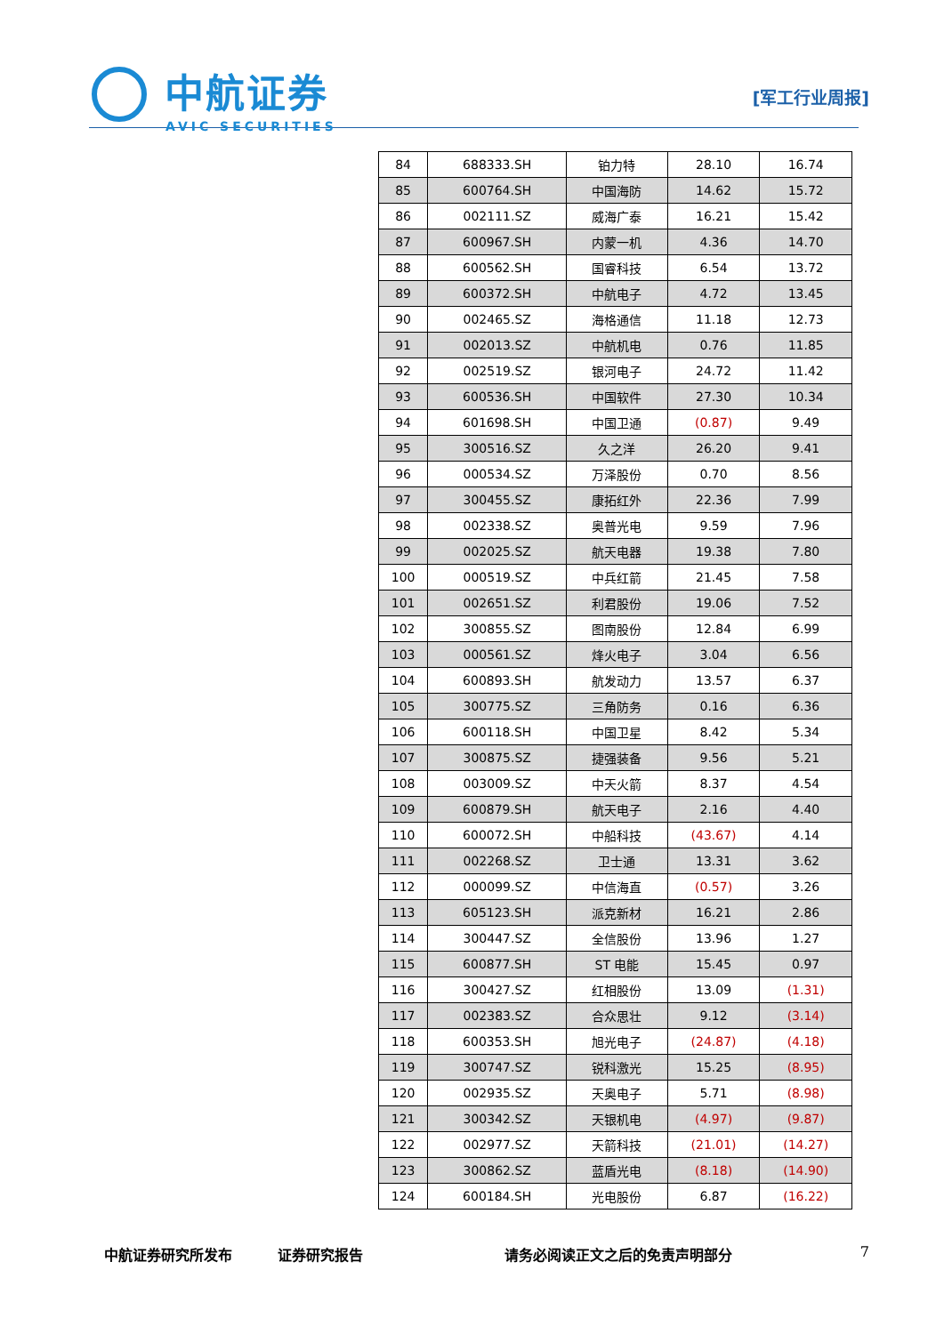中航证券
AVIC SECURITIES
[军工行业周报]
| 84 | 688333.SH | 铂力特 | 28.10 | 16.74 |
| 85 | 600764.SH | 中国海防 | 14.62 | 15.72 |
| 86 | 002111.SZ | 威海广泰 | 16.21 | 15.42 |
| 87 | 600967.SH | 内蒙一机 | 4.36 | 14.70 |
| 88 | 600562.SH | 国睿科技 | 6.54 | 13.72 |
| 89 | 600372.SH | 中航电子 | 4.72 | 13.45 |
| 90 | 002465.SZ | 海格通信 | 11.18 | 12.73 |
| 91 | 002013.SZ | 中航机电 | 0.76 | 11.85 |
| 92 | 002519.SZ | 银河电子 | 24.72 | 11.42 |
| 93 | 600536.SH | 中国软件 | 27.30 | 10.34 |
| 94 | 601698.SH | 中国卫通 | (0.87) | 9.49 |
| 95 | 300516.SZ | 久之洋 | 26.20 | 9.41 |
| 96 | 000534.SZ | 万泽股份 | 0.70 | 8.56 |
| 97 | 300455.SZ | 康拓红外 | 22.36 | 7.99 |
| 98 | 002338.SZ | 奥普光电 | 9.59 | 7.96 |
| 99 | 002025.SZ | 航天电器 | 19.38 | 7.80 |
| 100 | 000519.SZ | 中兵红箭 | 21.45 | 7.58 |
| 101 | 002651.SZ | 利君股份 | 19.06 | 7.52 |
| 102 | 300855.SZ | 图南股份 | 12.84 | 6.99 |
| 103 | 000561.SZ | 烽火电子 | 3.04 | 6.56 |
| 104 | 600893.SH | 航发动力 | 13.57 | 6.37 |
| 105 | 300775.SZ | 三角防务 | 0.16 | 6.36 |
| 106 | 600118.SH | 中国卫星 | 8.42 | 5.34 |
| 107 | 300875.SZ | 捷强装备 | 9.56 | 5.21 |
| 108 | 003009.SZ | 中天火箭 | 8.37 | 4.54 |
| 109 | 600879.SH | 航天电子 | 2.16 | 4.40 |
| 110 | 600072.SH | 中船科技 | (43.67) | 4.14 |
| 111 | 002268.SZ | 卫士通 | 13.31 | 3.62 |
| 112 | 000099.SZ | 中信海直 | (0.57) | 3.26 |
| 113 | 605123.SH | 派克新材 | 16.21 | 2.86 |
| 114 | 300447.SZ | 全信股份 | 13.96 | 1.27 |
| 115 | 600877.SH | ST 电能 | 15.45 | 0.97 |
| 116 | 300427.SZ | 红相股份 | 13.09 | (1.31) |
| 117 | 002383.SZ | 合众思壮 | 9.12 | (3.14) |
| 118 | 600353.SH | 旭光电子 | (24.87) | (4.18) |
| 119 | 300747.SZ | 锐科激光 | 15.25 | (8.95) |
| 120 | 002935.SZ | 天奥电子 | 5.71 | (8.98) |
| 121 | 300342.SZ | 天银机电 | (4.97) | (9.87) |
| 122 | 002977.SZ | 天箭科技 | (21.01) | (14.27) |
| 123 | 300862.SZ | 蓝盾光电 | (8.18) | (14.90) |
| 124 | 600184.SH | 光电股份 | 6.87 | (16.22) |
中航证券研究所发布 证券研究报告 请务必阅读正文之后的免责声明部分 7